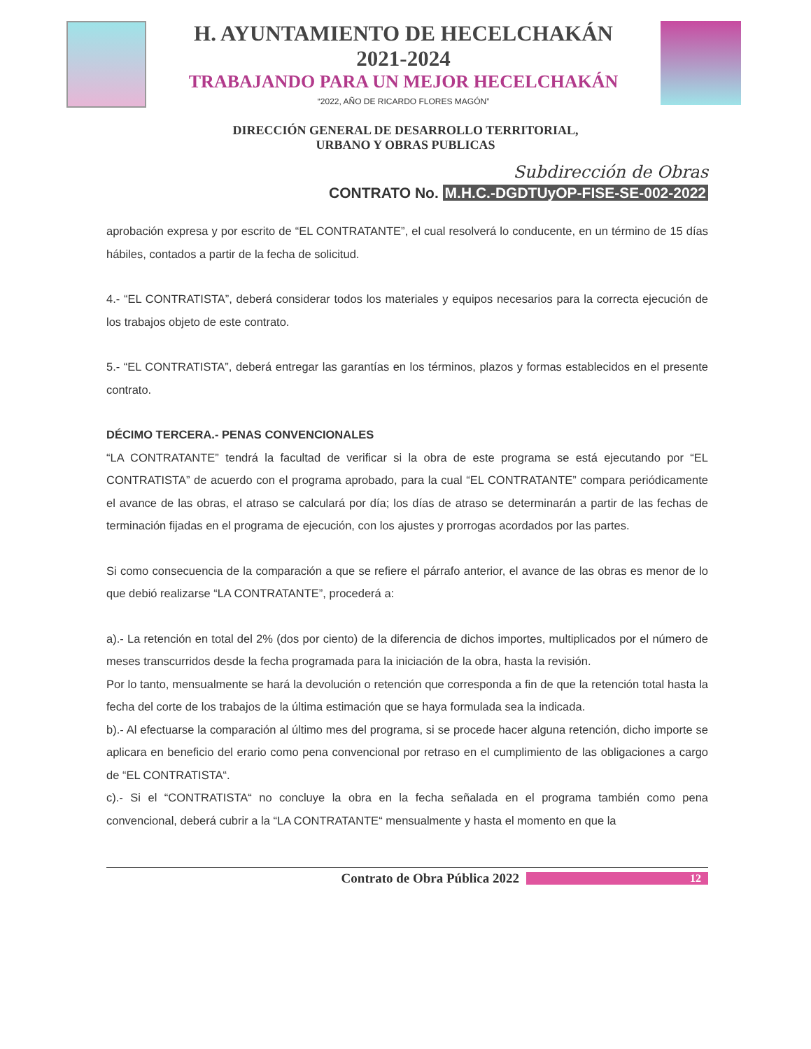H. AYUNTAMIENTO DE HECELCHAKÁN
2021-2024
TRABAJANDO PARA UN MEJOR HECELCHAKÁN
“2022, AÑO DE RICARDO FLORES MAGÓN”
DIRECCIÓN GENERAL DE DESARROLLO TERRITORIAL,
URBANO Y OBRAS PUBLICAS
Subdirección de Obras
CONTRATO No. M.H.C.-DGDTUyOP-FISE-SE-002-2022
aprobación expresa y por escrito de “EL CONTRATANTE”, el cual resolverá lo conducente, en un término de 15 días hábiles, contados a partir de la fecha de solicitud.
4.- “EL CONTRATISTA”, deberá considerar todos los materiales y equipos necesarios para la correcta ejecución de los trabajos objeto de este contrato.
5.- “EL CONTRATISTA”, deberá entregar las garantías en los términos, plazos y formas establecidos en el presente contrato.
DÉCIMO TERCERA.- PENAS CONVENCIONALES
“LA CONTRATANTE” tendrá la facultad de verificar si la obra de este programa se está ejecutando por “EL CONTRATISTA” de acuerdo con el programa aprobado, para la cual “EL CONTRATANTE” compara periódicamente el avance de las obras, el atraso se calculará por día; los días de atraso se determinarán a partir de las fechas de terminación fijadas en el programa de ejecución, con los ajustes y prorrogas acordados por las partes.
Si como consecuencia de la comparación a que se refiere el párrafo anterior, el avance de las obras es menor de lo que debió realizarse “LA CONTRATANTE”, procederá a:
a).- La retención en total del 2% (dos por ciento) de la diferencia de dichos importes, multiplicados por el número de meses transcurridos desde la fecha programada para la iniciación de la obra, hasta la revisión.
Por lo tanto, mensualmente se hará la devolución o retención que corresponda a fin de que la retención total hasta la fecha del corte de los trabajos de la última estimación que se haya formulada sea la indicada.
b).- Al efectuarse la comparación al último mes del programa, si se procede hacer alguna retención, dicho importe se aplicara en beneficio del erario como pena convencional por retraso en el cumplimiento de las obligaciones a cargo de “EL CONTRATISTA“.
c).- Si el “CONTRATISTA“ no concluye la obra en la fecha señalada en el programa también como pena convencional, deberá cubrir a la “LA CONTRATANTE“ mensualmente y hasta el momento en que la
Contrato de Obra Pública 2022
12